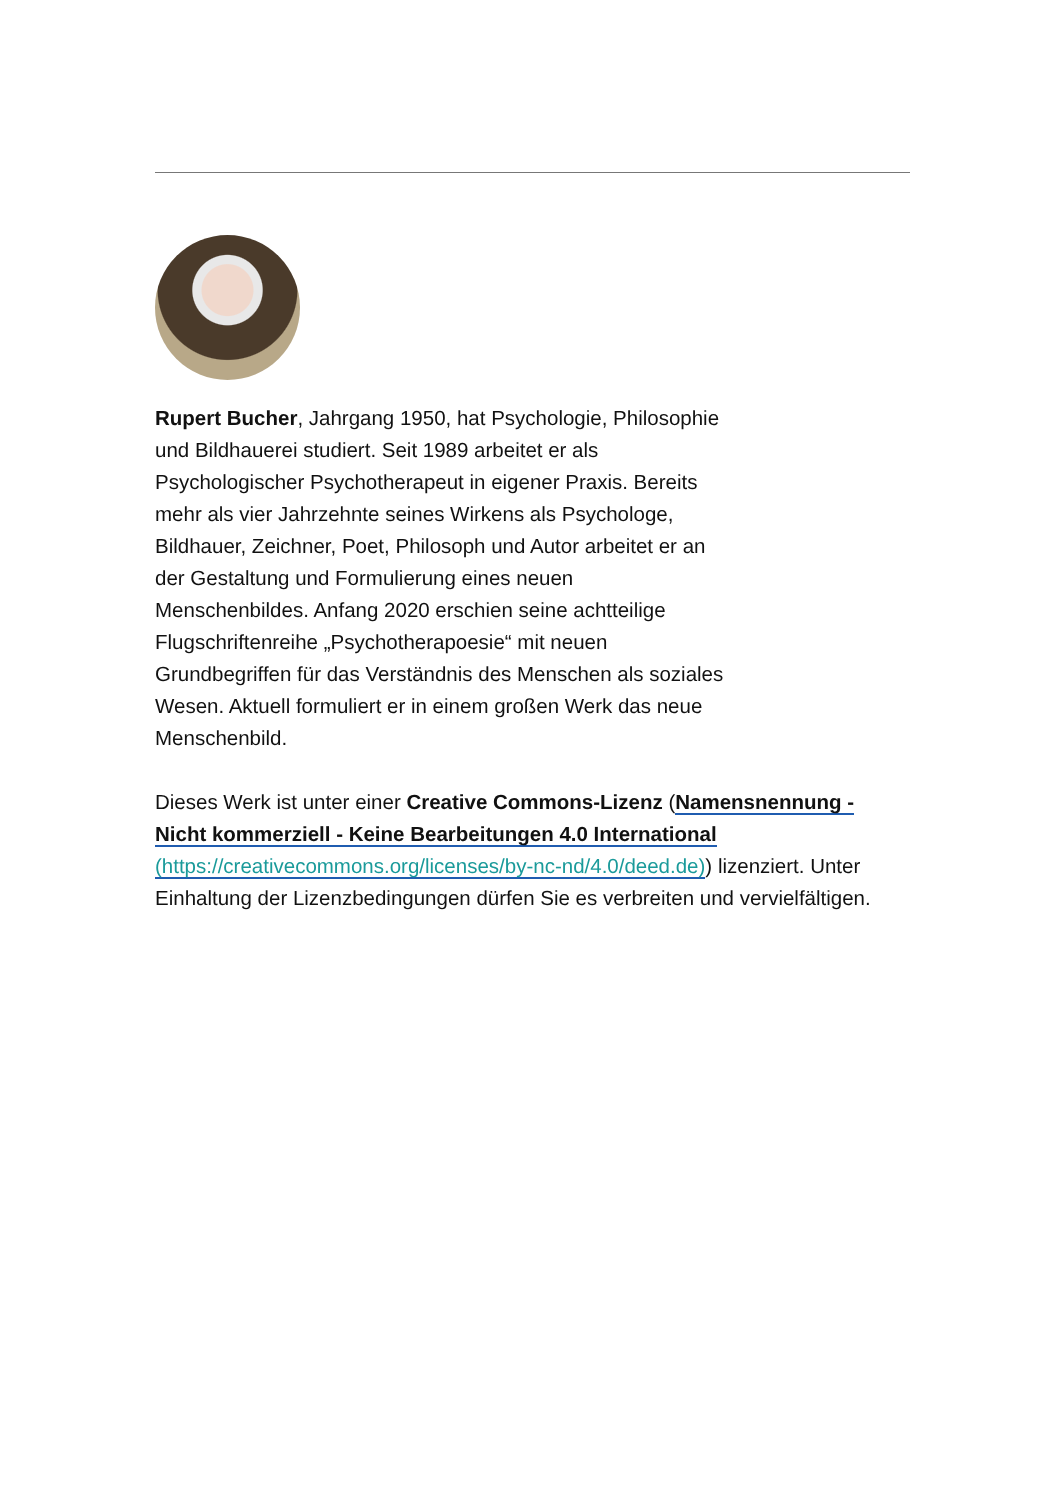Rupert Bucher, Jahrgang 1950, hat Psychologie, Philosophie und Bildhauerei studiert. Seit 1989 arbeitet er als Psychologischer Psychotherapeut in eigener Praxis. Bereits mehr als vier Jahrzehnte seines Wirkens als Psychologe, Bildhauer, Zeichner, Poet, Philosoph und Autor arbeitet er an der Gestaltung und Formulierung eines neuen Menschenbildes. Anfang 2020 erschien seine achtteilige Flugschriftenreihe „Psychotherapoesie“ mit neuen Grundbegriffen für das Verständnis des Menschen als soziales Wesen. Aktuell formuliert er in einem großen Werk das neue Menschenbild.
Dieses Werk ist unter einer Creative Commons-Lizenz (Namensnennung - Nicht kommerziell - Keine Bearbeitungen 4.0 International (https://creativecommons.org/licenses/by-nc-nd/4.0/deed.de)) lizenziert. Unter Einhaltung der Lizenzbedingungen dürfen Sie es verbreiten und vervielfältigen.